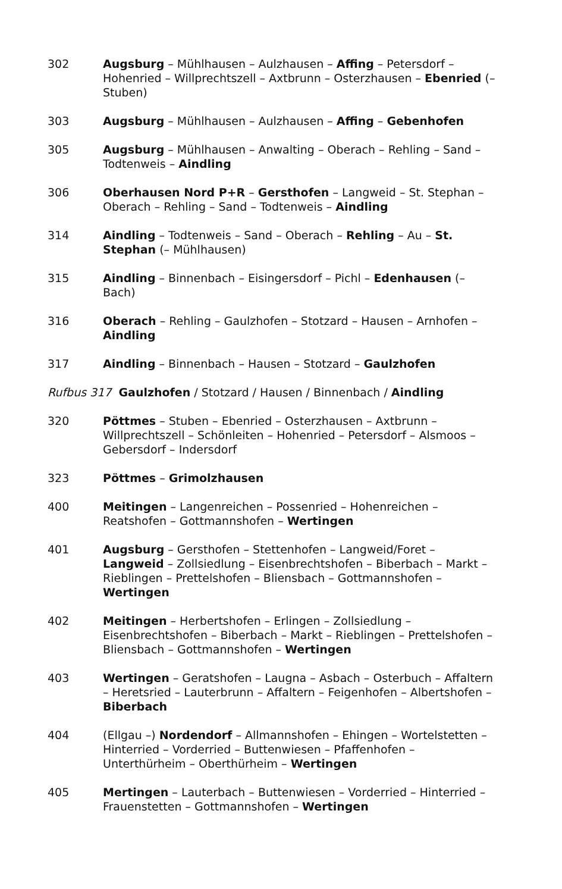| 302 | Augsburg – Mühlhausen – Aulzhausen – Affing – Petersdorf – Hohenried – Willprechtszell – Axtbrunn – Osterzhausen – Ebenried (– Stuben) |
| 303 | Augsburg – Mühlhausen – Aulzhausen – Affing – Gebenhofen |
| 305 | Augsburg – Mühlhausen – Anwalting – Oberach – Rehling – Sand – Todtenweis – Aindling |
| 306 | Oberhausen Nord P+R – Gersthofen – Langweid – St. Stephan – Oberach – Rehling – Sand – Todtenweis – Aindling |
| 314 | Aindling – Todtenweis – Sand – Oberach – Rehling – Au – St. Stephan (– Mühlhausen) |
| 315 | Aindling – Binnenbach – Eisingersdorf – Pichl – Edenhausen (– Bach) |
| 316 | Oberach – Rehling – Gaulzhofen – Stotzard – Hausen – Arnhofen – Aindling |
| 317 | Aindling – Binnenbach – Hausen – Stotzard – Gaulzhofen |
| Rufbus 317 Gaulzhofen / Stotzard / Hausen / Binnenbach / Aindling | |
| 320 | Pöttmes – Stuben – Ebenried – Osterzhausen – Axtbrunn – Willprechtszell – Schönleiten – Hohenried – Petersdorf – Alsmoos – Gebersdorf – Indersdorf |
| 323 | Pöttmes – Grimolzhausen |
| 400 | Meitingen – Langenreichen – Possenried – Hohenreichen – Reatshofen – Gottmannshofen – Wertingen |
| 401 | Augsburg – Gersthofen – Stettenhofen – Langweid/Foret – Langweid – Zollsiedlung – Eisenbrechtshofen – Biberbach – Markt – Rieblingen – Prettelshofen – Bliensbach – Gottmannshofen – Wertingen |
| 402 | Meitingen – Herbertshofen – Erlingen – Zollsiedlung – Eisenbrechtshofen – Biberbach – Markt – Rieblingen – Prettelshofen – Bliensbach – Gottmannshofen – Wertingen |
| 403 | Wertingen – Geratshofen – Laugna – Asbach – Osterbuch – Affaltern – Heretsried – Lauterbrunn – Affaltern – Feigenhofen – Albertshofen – Biberbach |
| 404 | (Ellgau –) Nordendorf – Allmannshofen – Ehingen – Wortelstetten – Hinterried – Vorderried – Buttenwiesen – Pfaffenhofen – Unterthürheim – Oberthürheim – Wertingen |
| 405 | Mertingen – Lauterbach – Buttenwiesen – Vorderried – Hinterried – Frauenstetten – Gottmannshofen – Wertingen |